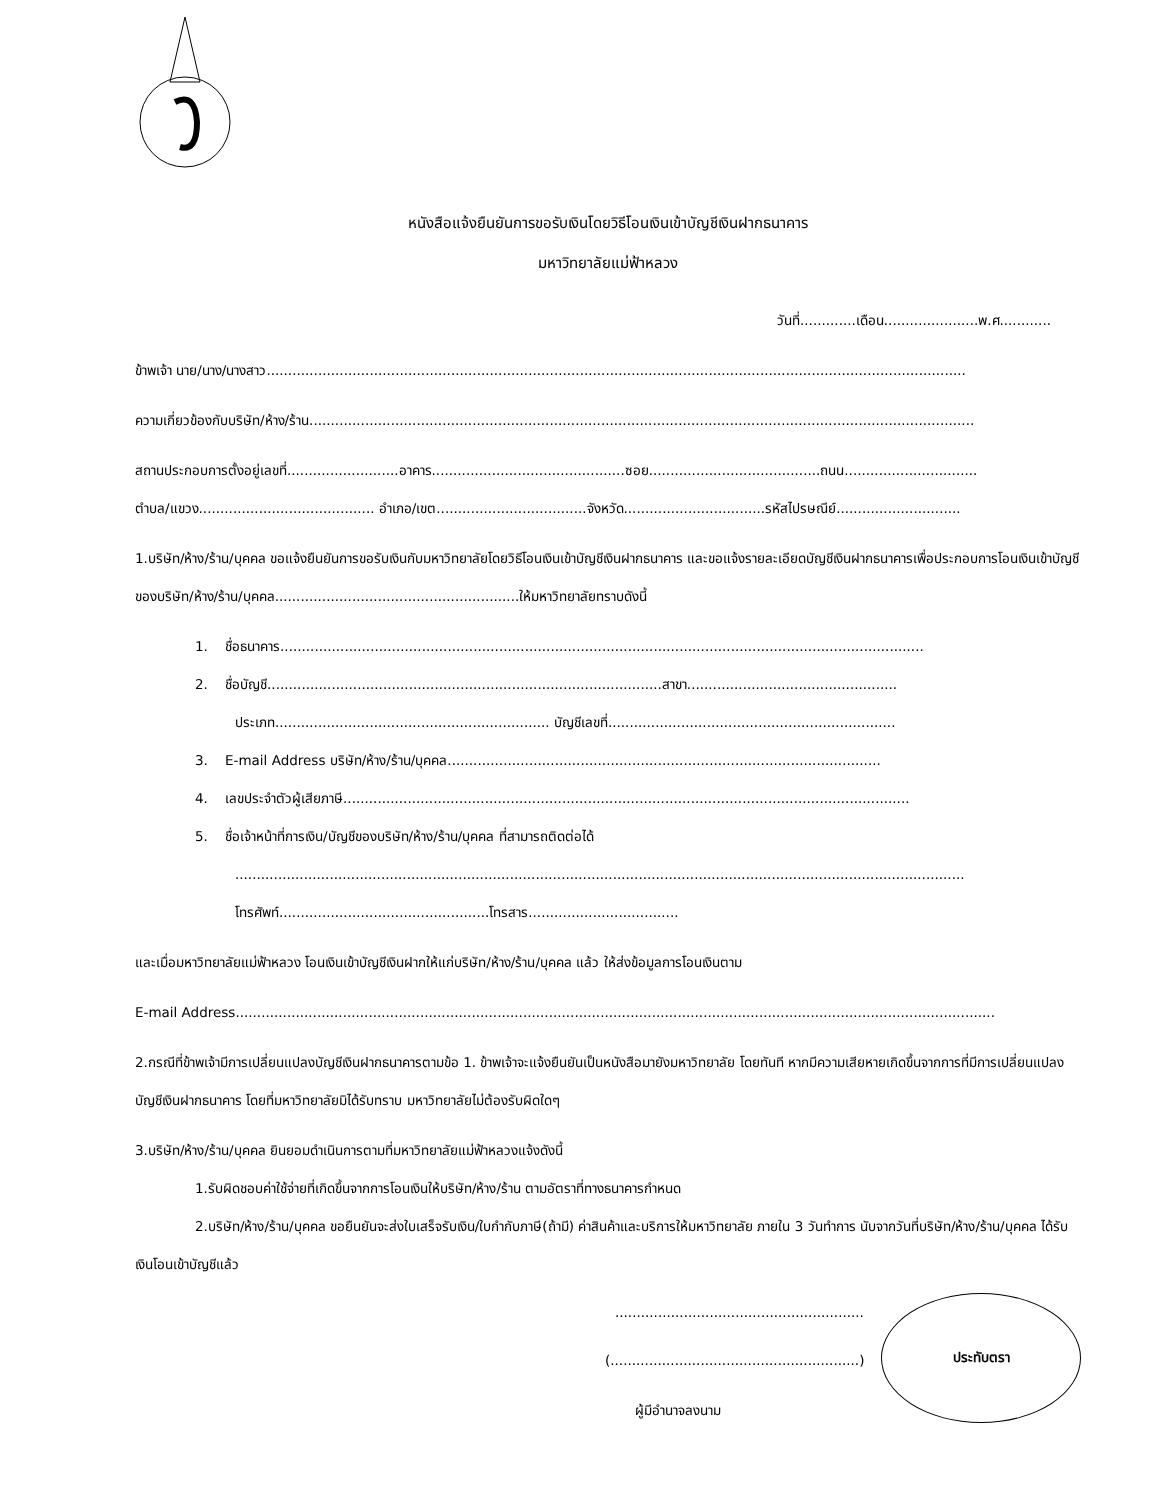หนังสือแจ้งยืนยันการขอรับเงินโดยวิธีโอนเงินเข้าบัญชีเงินฝากธนาคาร
มหาวิทยาลัยแม่ฟ้าหลวง
วันที่.............เดือน......................พ.ศ............
ข้าพเจ้า นาย/นาง/นางสาว...................................................................................................................................................................
ความเกี่ยวข้องกับบริษัท/ห้าง/ร้าน...........................................................................................................................................................
สถานประกอบการตั้งอยู่เลขที่..........................อาคาร.............................................ซอย........................................ถนน...............................
ตำบล/แขวง......................................... อำเภอ/เขต...................................จังหวัด.................................รหัสไปรษณีย์.............................
1.บริษัท/ห้าง/ร้าน/บุคคล ขอแจ้งยืนยันการขอรับเงินกับมหาวิทยาลัยโดยวิธีโอนเงินเข้าบัญชีเงินฝากธนาคาร และขอแจ้งรายละเอียดบัญชีเงินฝากธนาคารเพื่อประกอบการโอนเงินเข้าบัญชีของบริษัท/ห้าง/ร้าน/บุคคล.........................................................ให้มหาวิทยาลัยทราบดังนี้
1. ชื่อธนาคาร......................................................................................................................................................
2. ชื่อบัญชี............................................................................................สาขา.................................................
ประเภท................................................................ บัญชีเลขที่...................................................................
3. E-mail Address บริษัท/ห้าง/ร้าน/บุคคล.....................................................................................................
4. เลขประจำตัวผู้เสียภาษี....................................................................................................................................
5. ชื่อเจ้าหน้าที่การเงิน/บัญชีของบริษัท/ห้าง/ร้าน/บุคคล ที่สามารถติดต่อได้
..........................................................................................................................................................................
โทรศัพท์.................................................โทรสาร...................................
และเมื่อมหาวิทยาลัยแม่ฟ้าหลวง โอนเงินเข้าบัญชีเงินฝากให้แก่บริษัท/ห้าง/ร้าน/บุคคล แล้ว ให้ส่งข้อมูลการโอนเงินตาม
E-mail Address.................................................................................................................................................................................
2.กรณีที่ข้าพเจ้ามีการเปลี่ยนแปลงบัญชีเงินฝากธนาคารตามข้อ 1. ข้าพเจ้าจะแจ้งยืนยันเป็นหนังสือมายังมหาวิทยาลัย โดยทันที หากมีความเสียหายเกิดขึ้นจากการที่มีการเปลี่ยนแปลงบัญชีเงินฝากธนาคาร โดยที่มหาวิทยาลัยมิได้รับทราบ มหาวิทยาลัยไม่ต้องรับผิดใดๆ
3.บริษัท/ห้าง/ร้าน/บุคคล ยินยอมดำเนินการตามที่มหาวิทยาลัยแม่ฟ้าหลวงแจ้งดังนี้
1.รับผิดชอบค่าใช้จ่ายที่เกิดขึ้นจากการโอนเงินให้บริษัท/ห้าง/ร้าน ตามอัตราที่ทางธนาคารกำหนด
2.บริษัท/ห้าง/ร้าน/บุคคล ขอยืนยันจะส่งใบเสร็จรับเงิน/ใบกำกับภาษี(ถ้ามี) ค่าสินค้าและบริการให้มหาวิทยาลัย ภายใน 3 วันทำการ นับจากวันที่บริษัท/ห้าง/ร้าน/บุคคล ได้รับเงินโอนเข้าบัญชีแล้ว
..........................................................
(..........................................................)
ผู้มีอำนาจลงนาม
ประทับตรา